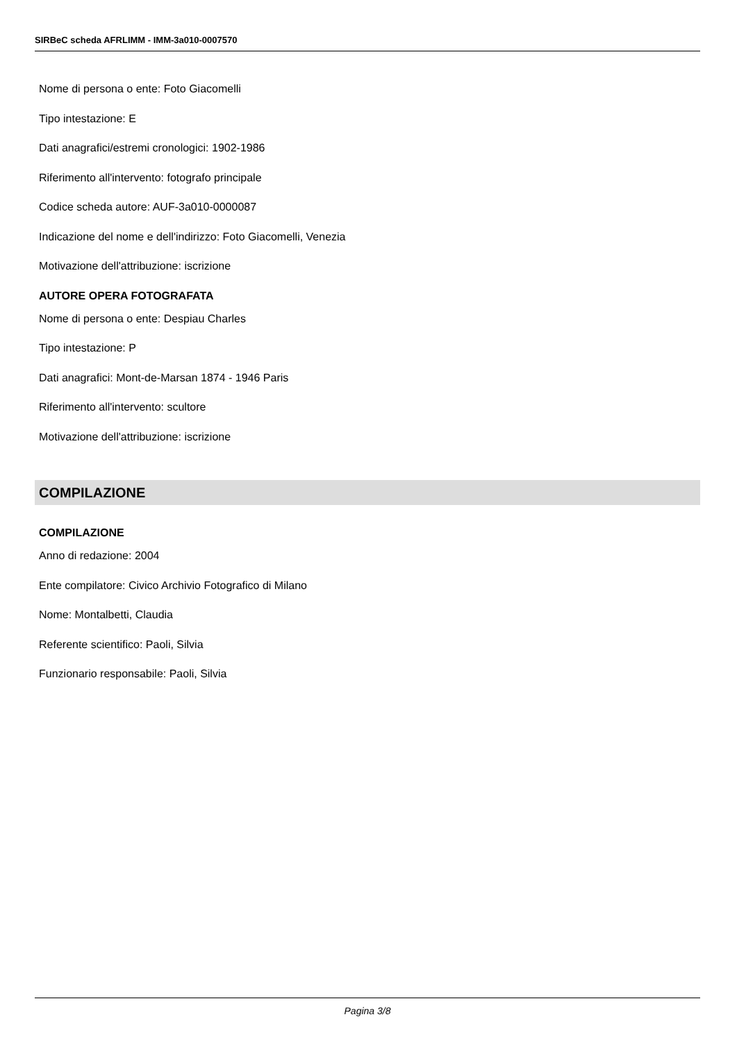SIRBeC scheda AFRLIMM - IMM-3a010-0007570
Nome di persona o ente: Foto Giacomelli
Tipo intestazione: E
Dati anagrafici/estremi cronologici: 1902-1986
Riferimento all'intervento: fotografo principale
Codice scheda autore: AUF-3a010-0000087
Indicazione del nome e dell'indirizzo: Foto Giacomelli, Venezia
Motivazione dell'attribuzione: iscrizione
AUTORE OPERA FOTOGRAFATA
Nome di persona o ente: Despiau Charles
Tipo intestazione: P
Dati anagrafici: Mont-de-Marsan 1874 - 1946 Paris
Riferimento all'intervento: scultore
Motivazione dell'attribuzione: iscrizione
COMPILAZIONE
COMPILAZIONE
Anno di redazione: 2004
Ente compilatore: Civico Archivio Fotografico di Milano
Nome: Montalbetti, Claudia
Referente scientifico: Paoli, Silvia
Funzionario responsabile: Paoli, Silvia
Pagina 3/8